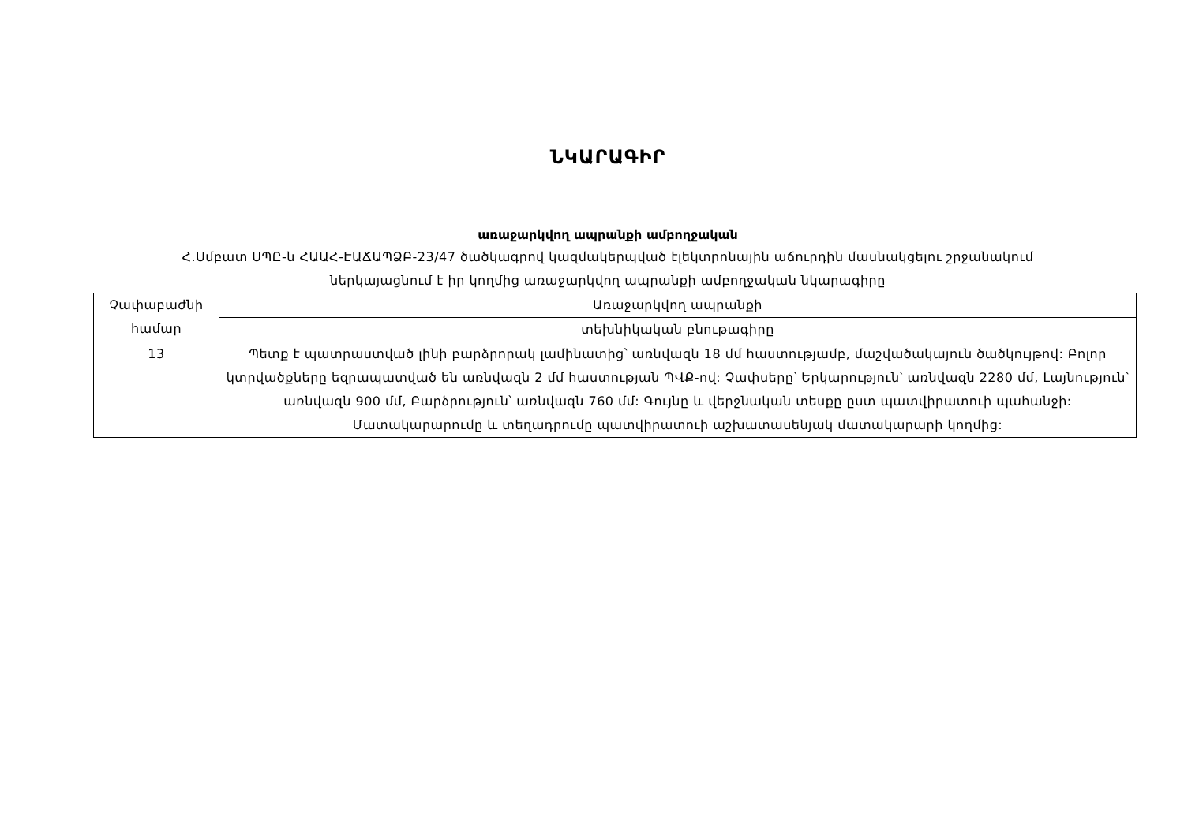ՆԿԱՐԱԳԻՐ
առաջարկվող ապրանքի ամբողջական
Հ.Սմբատ ՍՊԸ-ն ՀԱԱՀ-ԷԱՃԱՊՁԲ-23/47 ծածկագրով կազմակերպված էլեկտրոնային աճուրդին մասնակցելու շրջանակում
ներկայացնում է իր կողմից առաջարկվող ապրանքի ամբողջական նկարագիրը
| Չափաբաժնի համար | Առաջարկվող ապրանքի |
| | տեխնիկական բնութագիրը |
| 13 | Պետք է պատրաստված լինի բարձրորակ լամինատից՝ առնվազն 18 մմ հաստությամբ, մաշվածակայուն ծածկույթով: Բոլոր կտրվածքները եզրապատված են առնվազն 2 մմ հաստության ՊՎՔ-ով: Չափսերը՝ Երկարություն՝ առնվազն 2280 մմ, Լայնություն՝ առնվազն 900 մմ, Բարձրություն՝ առնվազն 760 մմ: Գույնը և վերջնական տեսքը ըստ պատվիրատուի պահանջի: Մատակարարումը և տեղադրումը պատվիրատուի աշխատասենյակ մատակարարի կողմից: |